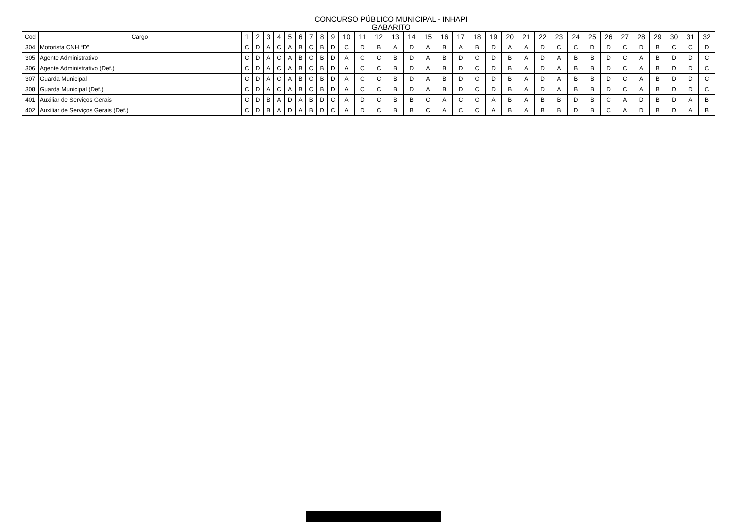CONCURSO PÚBLICO MUNICIPAL - INHAPI
GABARITO
| Cod | Cargo | 1 | 2 | 3 | 4 | 5 | 6 | 7 | 8 | 9 | 10 | 11 | 12 | 13 | 14 | 15 | 16 | 17 | 18 | 19 | 20 | 21 | 22 | 23 | 24 | 25 | 26 | 27 | 28 | 29 | 30 | 31 | 32 |
| --- | --- | --- | --- | --- | --- | --- | --- | --- | --- | --- | --- | --- | --- | --- | --- | --- | --- | --- | --- | --- | --- | --- | --- | --- | --- | --- | --- | --- | --- | --- | --- | --- | --- |
| 304 | Motorista CNH “D” | C | D | A | C | A | B | C | B | D | C | D | B | A | D | A | B | A | B | D | A | A | D | C | C | D | D | C | D | B | C | C | D |
| 305 | Agente Administrativo | C | D | A | C | A | B | C | B | D | A | C | C | B | D | A | B | D | C | D | B | A | D | A | B | B | D | C | A | B | D | D | C |
| 306 | Agente Administrativo (Def.) | C | D | A | C | A | B | C | B | D | A | C | C | B | D | A | B | D | C | D | B | A | D | A | B | B | D | C | A | B | D | D | C |
| 307 | Guarda Municipal | C | D | A | C | A | B | C | B | D | A | C | C | B | D | A | B | D | C | D | B | A | D | A | B | B | D | C | A | B | D | D | C |
| 308 | Guarda Municipal (Def.) | C | D | A | C | A | B | C | B | D | A | C | C | B | D | A | B | D | C | D | B | A | D | A | B | B | D | C | A | B | D | D | C |
| 401 | Auxiliar de Serviços Gerais | C | D | B | A | D | A | B | D | C | A | D | C | B | B | C | A | C | C | A | B | A | B | B | D | B | C | A | D | B | D | A | B |
| 402 | Auxiliar de Serviços Gerais (Def.) | C | D | B | A | D | A | B | D | C | A | D | C | B | B | C | A | C | C | A | B | A | B | B | D | B | C | A | D | B | D | A | B |